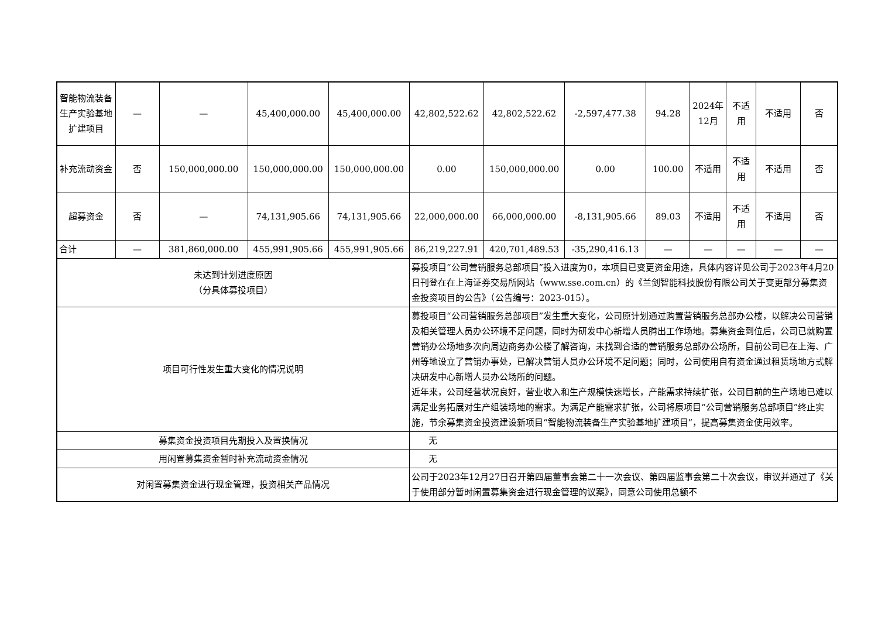| 智能物流装备生产实验基地扩建项目 | — | — | 45,400,000.00 | 45,400,000.00 | 42,802,522.62 | 42,802,522.62 | -2,597,477.38 | 94.28 | 2024年12月 | 不适用 | 不适用 | 否 |
| 补充流动资金 | 否 | 150,000,000.00 | 150,000,000.00 | 150,000,000.00 | 0.00 | 150,000,000.00 | 0.00 | 100.00 | 不适用 | 不适用 | 不适用 | 否 |
| 超募资金 | 否 | — | 74,131,905.66 | 74,131,905.66 | 22,000,000.00 | 66,000,000.00 | -8,131,905.66 | 89.03 | 不适用 | 不适用 | 不适用 | 否 |
| 合计 | — | 381,860,000.00 | 455,991,905.66 | 455,991,905.66 | 86,219,227.91 | 420,701,489.53 | -35,290,416.13 | — | — | — | — | — |
| 未达到计划进度原因 （分具体募投项目） | | | | | 募投项目“公司营销服务总部项目”投入进度为0，本项目已变更资金用途，具体内容详见公司于2023年4月20日刊登在在上海证券交易所网站（www.sse.com.cn）的《兰剑智能科技股份有限公司关于变更部分募集资金投资项目的公告》（公告编号：2023-015）。 | | | | | | | |
| 项目可行性发生重大变化的情况说明 | | | | | 募投项目“公司营销服务总部项目”发生重大变化，公司原计划通过购置营销服务总部办公楼，以解决公司营销及相关管理人员办公环境不足问题，同时为研发中心新增人员腾出工作场地。募集资金到位后，公司已就购置营销办公场地多次向周边商务办公楼了解咨询，未找到合适的营销服务总部办公场所，目前公司已在上海、广州等地设立了营销办事处，已解决营销人员办公环境不足问题；同时，公司使用自有资金通过租赁场地方式解决研发中心新增人员办公场所的问题。 近年来，公司经营状况良好，营业收入和生产规模快速增长，产能需求持续扩张，公司目前的生产场地已难以满足业务拓展对生产组装场地的需求。为满足产能需求扩张，公司将原项目“公司营销服务总部项目”终止实施，节余募集资金投资建设新项目“智能物流装备生产实验基地扩建项目”，提高募集资金使用效率。 | | | | | | | |
| 募集资金投资项目先期投入及置换情况 | | | | | 无 | | | | | | | |
| 用闲置募集资金暂时补充流动资金情况 | | | | | 无 | | | | | | | |
| 对闲置募集资金进行现金管理，投资相关产品情况 | | | | | 公司于2023年12月27日召开第四届董事会第二十一次会议、第四届监事会第二十次会议，审议并通过了《关于使用部分暂时闲置募集资金进行现金管理的议案》，同意公司使用总额不 | | | | | | | |